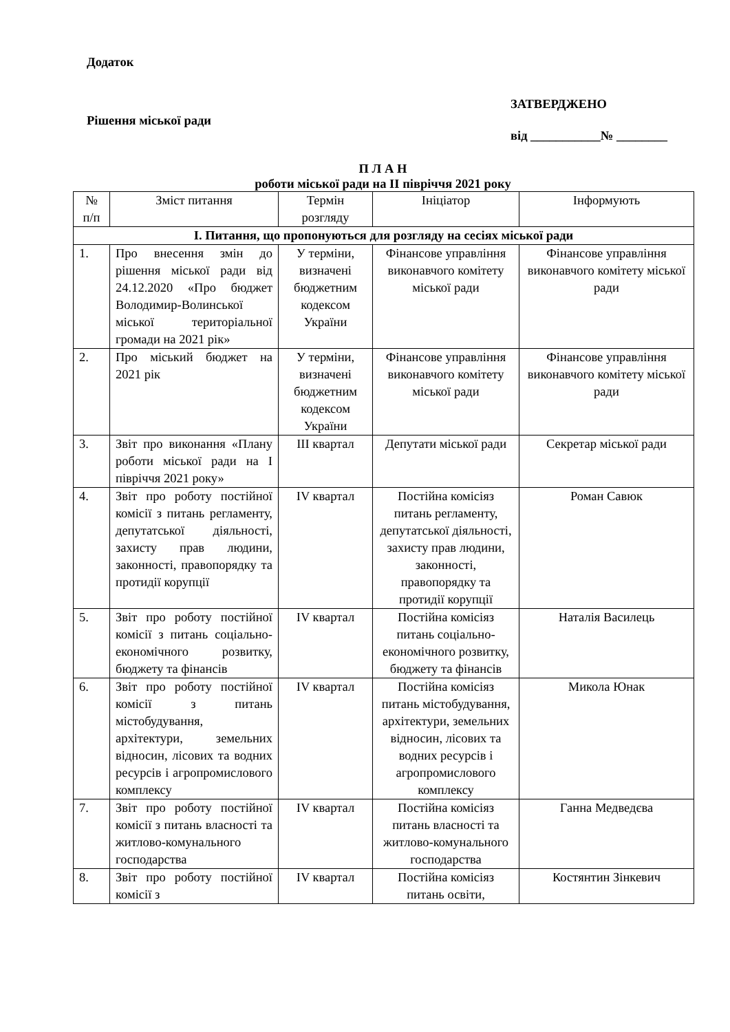Додаток
Рішення міської ради
ЗАТВЕРДЖЕНО
від ___________№ ________
П Л А Н
роботи міської ради на ІІ півріччя 2021 року
| № п/п | Зміст питання | Термін розгляду | Ініціатор | Інформують |
| --- | --- | --- | --- | --- |
| І. Питання, що пропонуються для розгляду на сесіях міської ради | | | | |
| 1. | Про внесення змін до рішення міської ради від 24.12.2020 «Про бюджет Володимир-Волинської міської територіальної громади на 2021 рік» | У терміни, визначені бюджетним кодексом України | Фінансове управління виконавчого комітету міської ради | Фінансове управління виконавчого комітету міської ради |
| 2. | Про міський бюджет на 2021 рік | У терміни, визначені бюджетним кодексом України | Фінансове управління виконавчого комітету міської ради | Фінансове управління виконавчого комітету міської ради |
| 3. | Звіт про виконання «Плану роботи міської ради на І півріччя 2021 року» | ІІІ квартал | Депутати міської ради | Секретар міської ради |
| 4. | Звіт про роботу постійної комісії з питань регламенту, депутатської діяльності, захисту прав людини, законності, правопорядку та протидії корупції | IV квартал | Постійна комісіяз питань регламенту, депутатської діяльності, захисту прав людини, законності, правопорядку та протидії корупції | Роман Савюк |
| 5. | Звіт про роботу постійної комісії з питань соціально-економічного розвитку, бюджету та фінансів | IV квартал | Постійна комісіяз питань соціально-економічного розвитку, бюджету та фінансів | Наталія Василець |
| 6. | Звіт про роботу постійної комісії з питань містобудування, архітектури, земельних відносин, лісових та водних ресурсів і агропромислового комплексу | IV квартал | Постійна комісіяз питань містобудування, архітектури, земельних відносин, лісових та водних ресурсів і агропромислового комплексу | Микола Юнак |
| 7. | Звіт про роботу постійної комісії з питань власності та житлово-комунального господарства | IV квартал | Постійна комісіяз питань власності та житлово-комунального господарства | Ганна Медведєва |
| 8. | Звіт про роботу постійної комісії з | IV квартал | Постійна комісіяз питань освіти, | Костянтин Зінкевич |